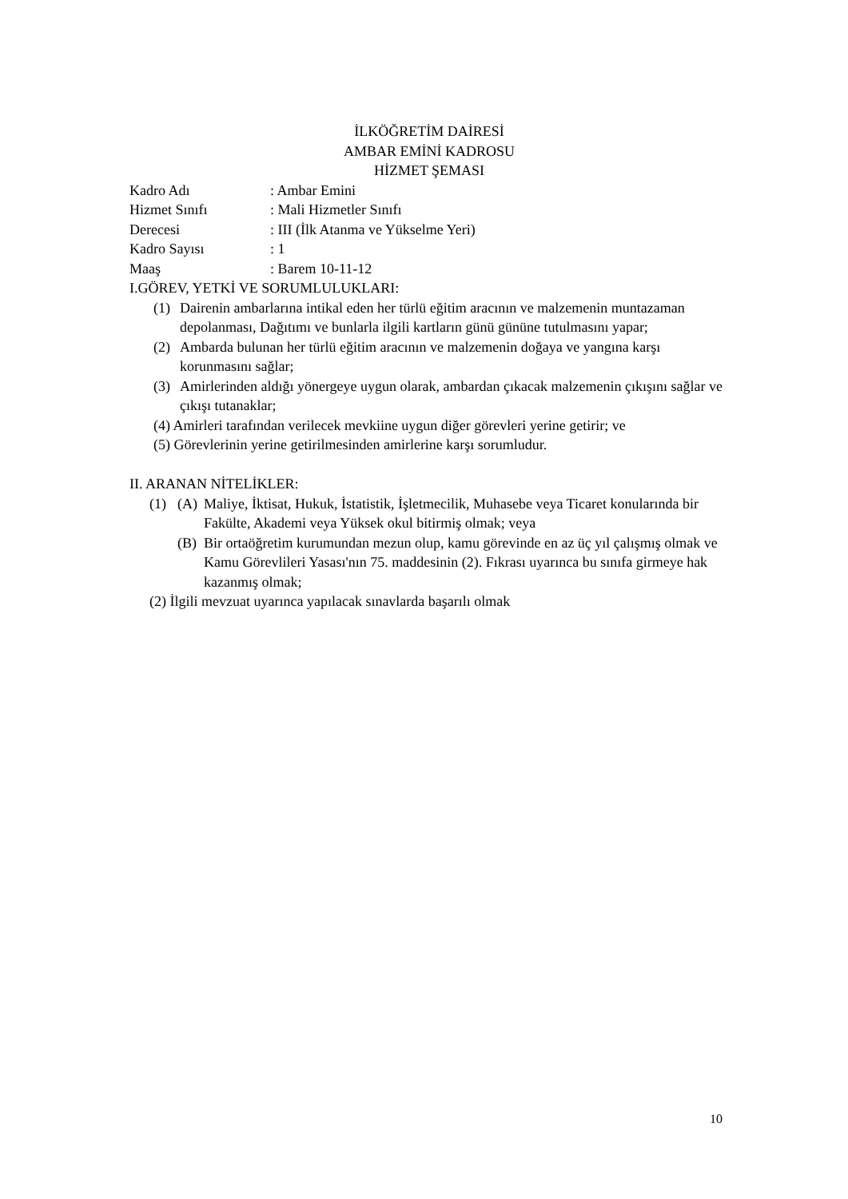İLKÖĞRETİM DAİRESİ
AMBAR EMİNİ KADROSU
HİZMET ŞEMASI
Kadro Adı: Ambar Emini
Hizmet Sınıfı: Mali Hizmetler Sınıfı
Derecesi: III (İlk Atanma ve Yükselme Yeri)
Kadro Sayısı: 1
Maaş: Barem 10-11-12
I.GÖREV, YETKİ VE SORUMLULUKLARI:
(1) Dairenin ambarlarına intikal eden her türlü eğitim aracının ve malzemenin muntazaman depolanması, Dağıtımı ve bunlarla ilgili kartların günü gününe tutulmasını yapar;
(2) Ambarda bulunan her türlü eğitim aracının ve malzemenin doğaya ve yangına karşı korunmasını sağlar;
(3) Amirlerinden aldığı yönergeye uygun olarak, ambardan çıkacak malzemenin çıkışını sağlar ve çıkışı tutanaklar;
(4) Amirleri tarafından verilecek mevkiine uygun diğer görevleri yerine getirir; ve
(5) Görevlerinin yerine getirilmesinden amirlerine karşı sorumludur.
II. ARANAN NİTELİKLER:
(1) (A) Maliye, İktisat, Hukuk, İstatistik, İşletmecilik, Muhasebe veya Ticaret konularında bir Fakülte, Akademi veya Yüksek okul bitirmiş olmak; veya
(B) Bir ortaöğretim kurumundan mezun olup, kamu görevinde en az üç yıl çalışmış olmak ve Kamu Görevlileri Yasası'nın 75. maddesinin (2). Fıkrası uyarınca bu sınıfa girmeye hak kazanmış olmak;
(2) İlgili mevzuat uyarınca yapılacak sınavlarda başarılı olmak
10